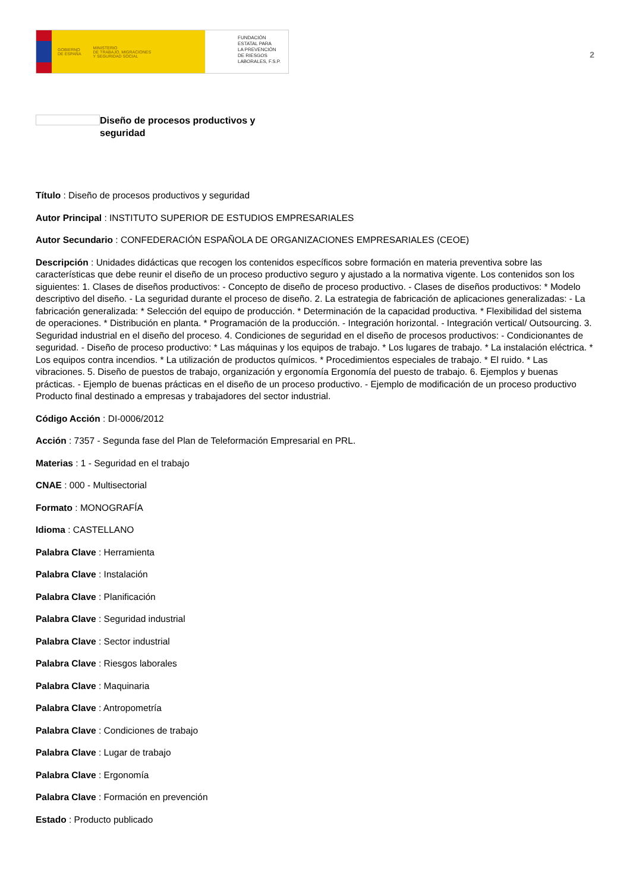GOBIERNO
DE ESPAÑA MINISTERIO
DE TRABAJO, MIGRACIONES
Y SEGURIDAD SOCIAL
FUNDACIÓN
ESTATAL PARA
LA PREVENCIÓN
DE RIESGOS
LABORALES, F.S.P.
2
Diseño de procesos productivos y seguridad
Título : Diseño de procesos productivos y seguridad
Autor Principal : INSTITUTO SUPERIOR DE ESTUDIOS EMPRESARIALES
Autor Secundario : CONFEDERACIÓN ESPAÑOLA DE ORGANIZACIONES EMPRESARIALES (CEOE)
Descripción : Unidades didácticas que recogen los contenidos específicos sobre formación en materia preventiva sobre las características que debe reunir el diseño de un proceso productivo seguro y ajustado a la normativa vigente. Los contenidos son los siguientes: 1. Clases de diseños productivos: - Concepto de diseño de proceso productivo. - Clases de diseños productivos: * Modelo descriptivo del diseño. - La seguridad durante el proceso de diseño. 2. La estrategia de fabricación de aplicaciones generalizadas: - La fabricación generalizada: * Selección del equipo de producción. * Determinación de la capacidad productiva. * Flexibilidad del sistema de operaciones. * Distribución en planta. * Programación de la producción. - Integración horizontal. - Integración vertical/ Outsourcing. 3. Seguridad industrial en el diseño del proceso. 4. Condiciones de seguridad en el diseño de procesos productivos: - Condicionantes de seguridad. - Diseño de proceso productivo: * Las máquinas y los equipos de trabajo. * Los lugares de trabajo. * La instalación eléctrica. * Los equipos contra incendios. * La utilización de productos químicos. * Procedimientos especiales de trabajo. * El ruido. * Las vibraciones. 5. Diseño de puestos de trabajo, organización y ergonomía Ergonomía del puesto de trabajo. 6. Ejemplos y buenas prácticas. - Ejemplo de buenas prácticas en el diseño de un proceso productivo. - Ejemplo de modificación de un proceso productivo Producto final destinado a empresas y trabajadores del sector industrial.
Código Acción : DI-0006/2012
Acción : 7357 - Segunda fase del Plan de Teleformación Empresarial en PRL.
Materias : 1 - Seguridad en el trabajo
CNAE : 000 - Multisectorial
Formato : MONOGRAFÍA
Idioma : CASTELLANO
Palabra Clave : Herramienta
Palabra Clave : Instalación
Palabra Clave : Planificación
Palabra Clave : Seguridad industrial
Palabra Clave : Sector industrial
Palabra Clave : Riesgos laborales
Palabra Clave : Maquinaria
Palabra Clave : Antropometría
Palabra Clave : Condiciones de trabajo
Palabra Clave : Lugar de trabajo
Palabra Clave : Ergonomía
Palabra Clave : Formación en prevención
Estado : Producto publicado